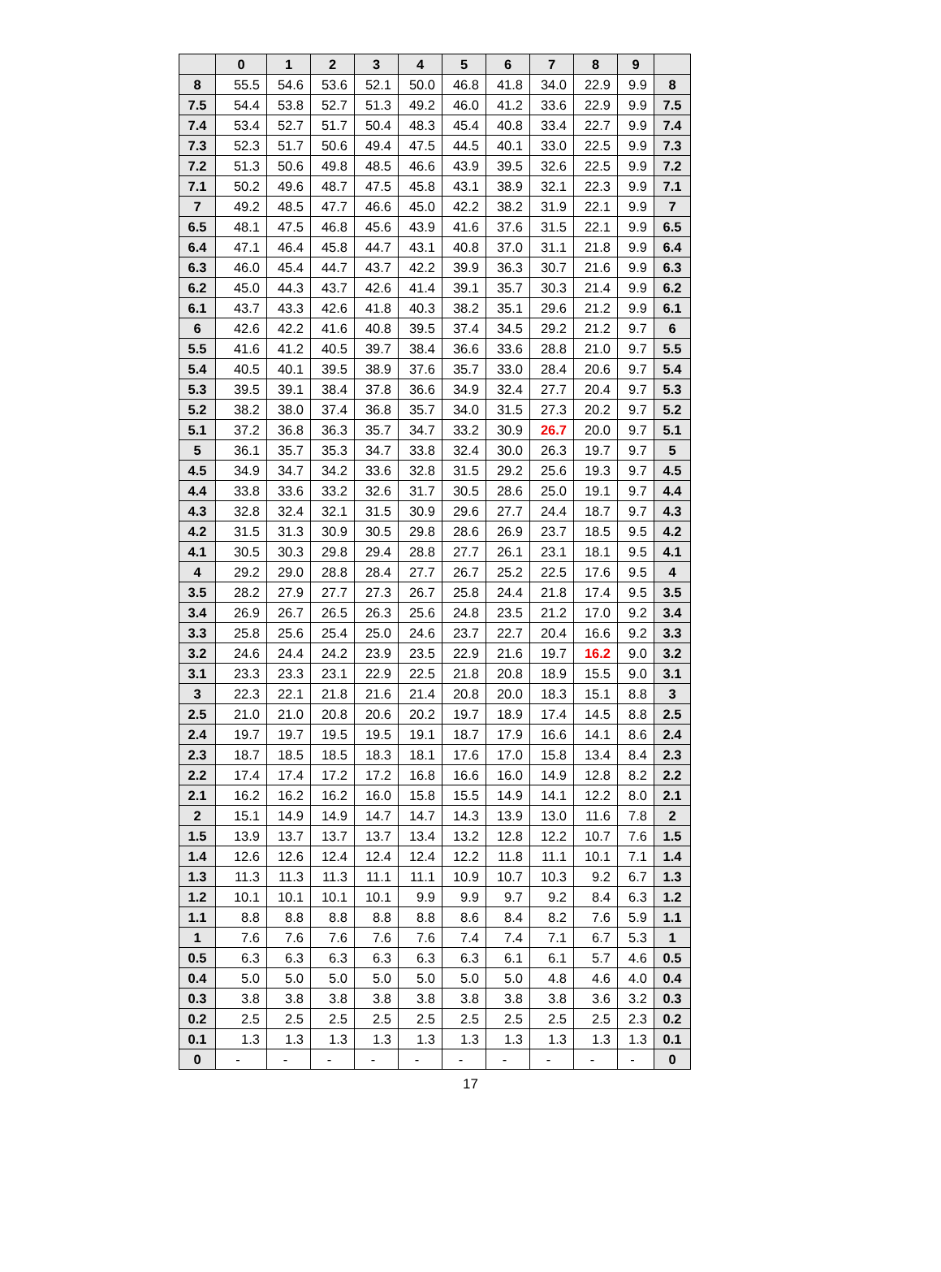| | 0 | 1 | 2 | 3 | 4 | 5 | 6 | 7 | 8 | 9 | |
| --- | --- | --- | --- | --- | --- | --- | --- | --- | --- | --- | --- |
| 8 | 55.5 | 54.6 | 53.6 | 52.1 | 50.0 | 46.8 | 41.8 | 34.0 | 22.9 | 9.9 | 8 |
| 7.5 | 54.4 | 53.8 | 52.7 | 51.3 | 49.2 | 46.0 | 41.2 | 33.6 | 22.9 | 9.9 | 7.5 |
| 7.4 | 53.4 | 52.7 | 51.7 | 50.4 | 48.3 | 45.4 | 40.8 | 33.4 | 22.7 | 9.9 | 7.4 |
| 7.3 | 52.3 | 51.7 | 50.6 | 49.4 | 47.5 | 44.5 | 40.1 | 33.0 | 22.5 | 9.9 | 7.3 |
| 7.2 | 51.3 | 50.6 | 49.8 | 48.5 | 46.6 | 43.9 | 39.5 | 32.6 | 22.5 | 9.9 | 7.2 |
| 7.1 | 50.2 | 49.6 | 48.7 | 47.5 | 45.8 | 43.1 | 38.9 | 32.1 | 22.3 | 9.9 | 7.1 |
| 7 | 49.2 | 48.5 | 47.7 | 46.6 | 45.0 | 42.2 | 38.2 | 31.9 | 22.1 | 9.9 | 7 |
| 6.5 | 48.1 | 47.5 | 46.8 | 45.6 | 43.9 | 41.6 | 37.6 | 31.5 | 22.1 | 9.9 | 6.5 |
| 6.4 | 47.1 | 46.4 | 45.8 | 44.7 | 43.1 | 40.8 | 37.0 | 31.1 | 21.8 | 9.9 | 6.4 |
| 6.3 | 46.0 | 45.4 | 44.7 | 43.7 | 42.2 | 39.9 | 36.3 | 30.7 | 21.6 | 9.9 | 6.3 |
| 6.2 | 45.0 | 44.3 | 43.7 | 42.6 | 41.4 | 39.1 | 35.7 | 30.3 | 21.4 | 9.9 | 6.2 |
| 6.1 | 43.7 | 43.3 | 42.6 | 41.8 | 40.3 | 38.2 | 35.1 | 29.6 | 21.2 | 9.9 | 6.1 |
| 6 | 42.6 | 42.2 | 41.6 | 40.8 | 39.5 | 37.4 | 34.5 | 29.2 | 21.2 | 9.7 | 6 |
| 5.5 | 41.6 | 41.2 | 40.5 | 39.7 | 38.4 | 36.6 | 33.6 | 28.8 | 21.0 | 9.7 | 5.5 |
| 5.4 | 40.5 | 40.1 | 39.5 | 38.9 | 37.6 | 35.7 | 33.0 | 28.4 | 20.6 | 9.7 | 5.4 |
| 5.3 | 39.5 | 39.1 | 38.4 | 37.8 | 36.6 | 34.9 | 32.4 | 27.7 | 20.4 | 9.7 | 5.3 |
| 5.2 | 38.2 | 38.0 | 37.4 | 36.8 | 35.7 | 34.0 | 31.5 | 27.3 | 20.2 | 9.7 | 5.2 |
| 5.1 | 37.2 | 36.8 | 36.3 | 35.7 | 34.7 | 33.2 | 30.9 | 26.7 | 20.0 | 9.7 | 5.1 |
| 5 | 36.1 | 35.7 | 35.3 | 34.7 | 33.8 | 32.4 | 30.0 | 26.3 | 19.7 | 9.7 | 5 |
| 4.5 | 34.9 | 34.7 | 34.2 | 33.6 | 32.8 | 31.5 | 29.2 | 25.6 | 19.3 | 9.7 | 4.5 |
| 4.4 | 33.8 | 33.6 | 33.2 | 32.6 | 31.7 | 30.5 | 28.6 | 25.0 | 19.1 | 9.7 | 4.4 |
| 4.3 | 32.8 | 32.4 | 32.1 | 31.5 | 30.9 | 29.6 | 27.7 | 24.4 | 18.7 | 9.7 | 4.3 |
| 4.2 | 31.5 | 31.3 | 30.9 | 30.5 | 29.8 | 28.6 | 26.9 | 23.7 | 18.5 | 9.5 | 4.2 |
| 4.1 | 30.5 | 30.3 | 29.8 | 29.4 | 28.8 | 27.7 | 26.1 | 23.1 | 18.1 | 9.5 | 4.1 |
| 4 | 29.2 | 29.0 | 28.8 | 28.4 | 27.7 | 26.7 | 25.2 | 22.5 | 17.6 | 9.5 | 4 |
| 3.5 | 28.2 | 27.9 | 27.7 | 27.3 | 26.7 | 25.8 | 24.4 | 21.8 | 17.4 | 9.5 | 3.5 |
| 3.4 | 26.9 | 26.7 | 26.5 | 26.3 | 25.6 | 24.8 | 23.5 | 21.2 | 17.0 | 9.2 | 3.4 |
| 3.3 | 25.8 | 25.6 | 25.4 | 25.0 | 24.6 | 23.7 | 22.7 | 20.4 | 16.6 | 9.2 | 3.3 |
| 3.2 | 24.6 | 24.4 | 24.2 | 23.9 | 23.5 | 22.9 | 21.6 | 19.7 | 16.2 | 9.0 | 3.2 |
| 3.1 | 23.3 | 23.3 | 23.1 | 22.9 | 22.5 | 21.8 | 20.8 | 18.9 | 15.5 | 9.0 | 3.1 |
| 3 | 22.3 | 22.1 | 21.8 | 21.6 | 21.4 | 20.8 | 20.0 | 18.3 | 15.1 | 8.8 | 3 |
| 2.5 | 21.0 | 21.0 | 20.8 | 20.6 | 20.2 | 19.7 | 18.9 | 17.4 | 14.5 | 8.8 | 2.5 |
| 2.4 | 19.7 | 19.7 | 19.5 | 19.5 | 19.1 | 18.7 | 17.9 | 16.6 | 14.1 | 8.6 | 2.4 |
| 2.3 | 18.7 | 18.5 | 18.5 | 18.3 | 18.1 | 17.6 | 17.0 | 15.8 | 13.4 | 8.4 | 2.3 |
| 2.2 | 17.4 | 17.4 | 17.2 | 17.2 | 16.8 | 16.6 | 16.0 | 14.9 | 12.8 | 8.2 | 2.2 |
| 2.1 | 16.2 | 16.2 | 16.2 | 16.0 | 15.8 | 15.5 | 14.9 | 14.1 | 12.2 | 8.0 | 2.1 |
| 2 | 15.1 | 14.9 | 14.9 | 14.7 | 14.7 | 14.3 | 13.9 | 13.0 | 11.6 | 7.8 | 2 |
| 1.5 | 13.9 | 13.7 | 13.7 | 13.7 | 13.4 | 13.2 | 12.8 | 12.2 | 10.7 | 7.6 | 1.5 |
| 1.4 | 12.6 | 12.6 | 12.4 | 12.4 | 12.4 | 12.2 | 11.8 | 11.1 | 10.1 | 7.1 | 1.4 |
| 1.3 | 11.3 | 11.3 | 11.3 | 11.1 | 11.1 | 10.9 | 10.7 | 10.3 | 9.2 | 6.7 | 1.3 |
| 1.2 | 10.1 | 10.1 | 10.1 | 10.1 | 9.9 | 9.9 | 9.7 | 9.2 | 8.4 | 6.3 | 1.2 |
| 1.1 | 8.8 | 8.8 | 8.8 | 8.8 | 8.8 | 8.6 | 8.4 | 8.2 | 7.6 | 5.9 | 1.1 |
| 1 | 7.6 | 7.6 | 7.6 | 7.6 | 7.6 | 7.4 | 7.4 | 7.1 | 6.7 | 5.3 | 1 |
| 0.5 | 6.3 | 6.3 | 6.3 | 6.3 | 6.3 | 6.3 | 6.1 | 6.1 | 5.7 | 4.6 | 0.5 |
| 0.4 | 5.0 | 5.0 | 5.0 | 5.0 | 5.0 | 5.0 | 5.0 | 4.8 | 4.6 | 4.0 | 0.4 |
| 0.3 | 3.8 | 3.8 | 3.8 | 3.8 | 3.8 | 3.8 | 3.8 | 3.8 | 3.6 | 3.2 | 0.3 |
| 0.2 | 2.5 | 2.5 | 2.5 | 2.5 | 2.5 | 2.5 | 2.5 | 2.5 | 2.5 | 2.3 | 0.2 |
| 0.1 | 1.3 | 1.3 | 1.3 | 1.3 | 1.3 | 1.3 | 1.3 | 1.3 | 1.3 | 1.3 | 0.1 |
| 0 | - | - | - | - | - | - | - | - | - | - | 0 |
17